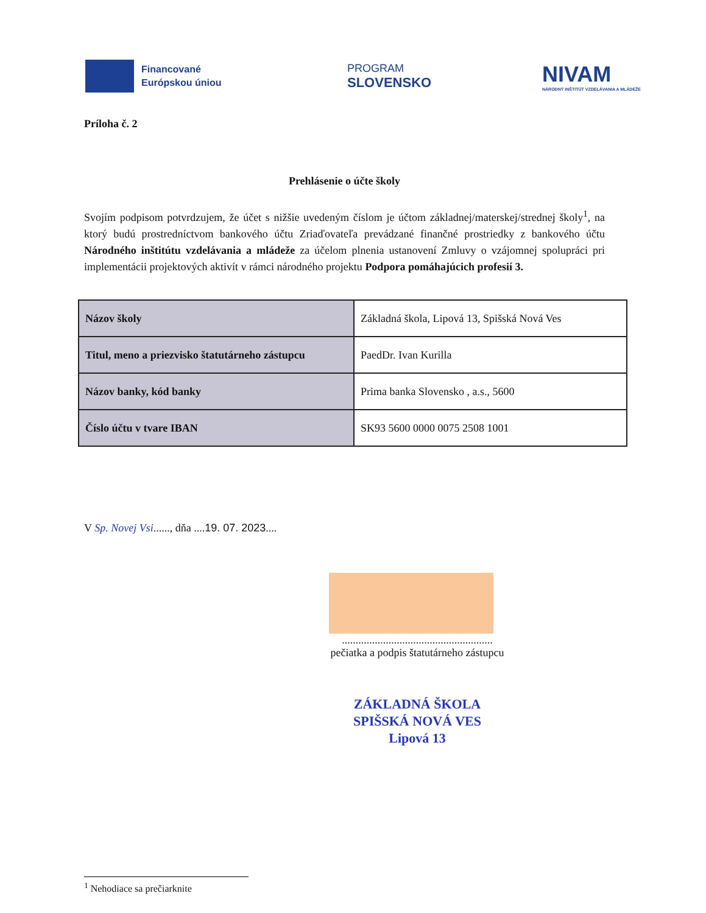Financované
Európskou úniou
PROGRAM
SLOVENSKO
NIVAM
NÁRODNÝ INŠTITÚT VZDELÁVANIA A MLÁDEŽE
Príloha č. 2
Prehlásenie o účte školy
Svojím podpisom potvrdzujem, že účet s nižšie uvedeným číslom je účtom základnej/materskej/strednej školy<sup>1</sup>, na ktorý budú prostredníctvom bankového účtu Zriaďovateľa prevádzané finančné prostriedky z bankového účtu Národného inštitútu vzdelávania a mládeže za účelom plnenia ustanovení Zmluvy o vzájomnej spolupráci pri implementácii projektových aktivít v rámci národného projektu Podpora pomáhajúcich profesií 3.
| Názov školy | Základná škola, Lipová 13, Spišská Nová Ves |
| Titul, meno a priezvisko štatutárneho zástupcu | PaedDr. Ivan Kurilla |
| Názov banky, kód banky | Prima banka Slovensko , a.s., 5600 |
| Číslo účtu v tvare IBAN | SK93 5600 0000 0075 2508 1001 |
V Sp. Novej Vsi......, dňa ....19. 07. 2023....
.......................................................
pečiatka a podpis štatutárneho zástupcu
ZÁKLADNÁ ŠKOLA
SPIŠSKÁ NOVÁ VES
Lipová 13
<sup>1</sup> Nehodiace sa prečiarknite